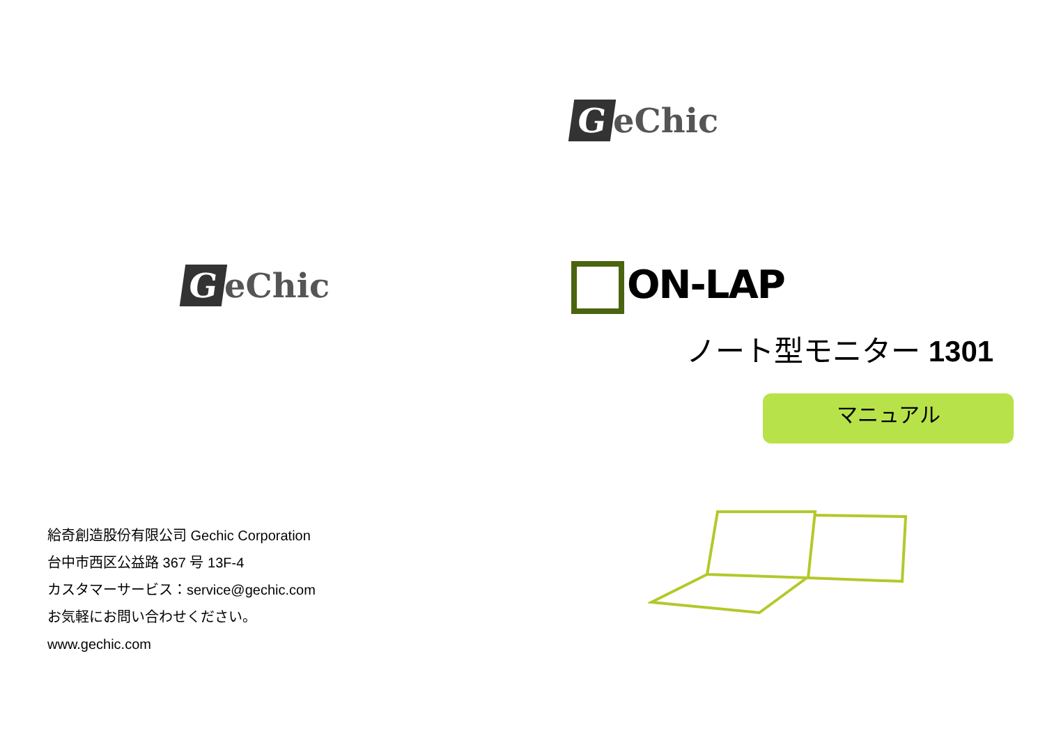GeChic
給奇創造股份有限公司 Gechic Corporation
台中市西区公益路 367 号 13F-4
カスタマーサービス：service@gechic.com
お気軽にお問い合わせください。
www.gechic.com
GeChic
ON-LAP
ノート型モニター 1301
マニュアル